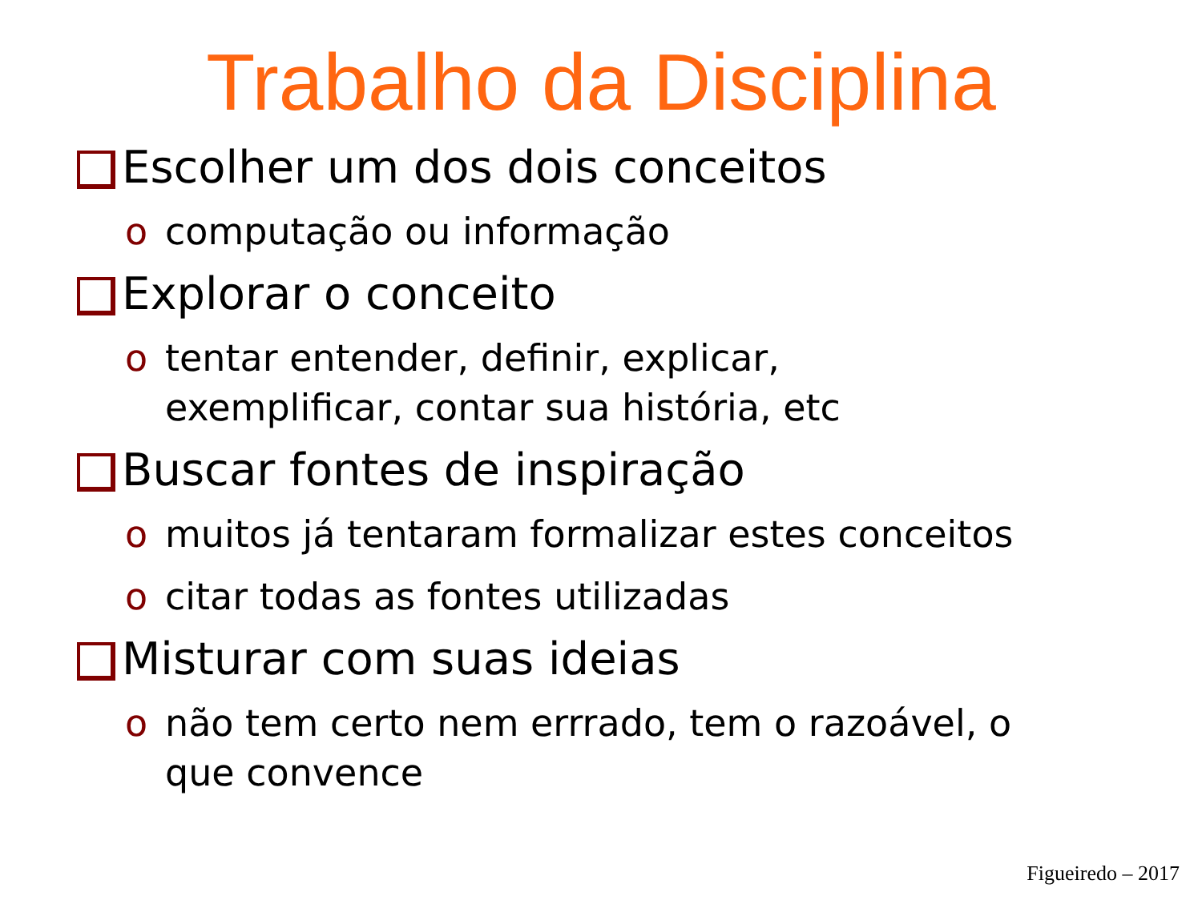Trabalho da Disciplina
Escolher um dos dois conceitos
o computação ou informação
Explorar o conceito
o tentar entender, definir, explicar,
exemplificar, contar sua história, etc
Buscar fontes de inspiração
o muitos já tentaram formalizar estes conceitos
o citar todas as fontes utilizadas
Misturar com suas ideias
o não tem certo nem errrado, tem o razoável, o
que convence
Figueiredo – 2017